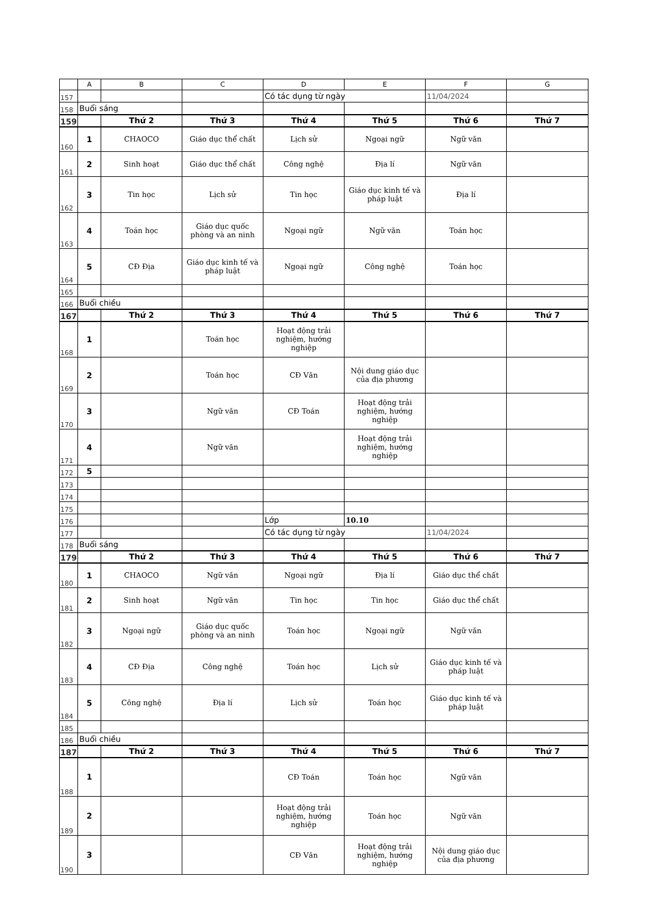| | A | B | C | D | E | F | G |
| --- | --- | --- | --- | --- | --- | --- | --- |
| 157 | | | | Có tác dụng từ ngày | | 11/04/2024 | |
| 158 | Buổi sáng | | | | | | |
| 159 | | Thứ 2 | Thứ 3 | Thứ 4 | Thứ 5 | Thứ 6 | Thứ 7 |
| 160 | 1 | CHAOCO | Giáo dục thể chất | Lịch sử | Ngoại ngữ | Ngữ văn | |
| 161 | 2 | Sinh hoạt | Giáo dục thể chất | Công nghệ | Địa lí | Ngữ văn | |
| 162 | 3 | Tin học | Lịch sử | Tin học | Giáo dục kinh tế và pháp luật | Địa lí | |
| 163 | 4 | Toán học | Giáo dục quốc phòng và an ninh | Ngoại ngữ | Ngữ văn | Toán học | |
| 164 | 5 | CĐ Địa | Giáo dục kinh tế và pháp luật | Ngoại ngữ | Công nghệ | Toán học | |
| 165 | | | | | | | |
| 166 | Buổi chiều | | | | | | |
| 167 | | Thứ 2 | Thứ 3 | Thứ 4 | Thứ 5 | Thứ 6 | Thứ 7 |
| 168 | 1 | | Toán học | Hoạt động trải nghiệm, hướng nghiệp | | | |
| 169 | 2 | | Toán học | CĐ Văn | Nội dung giáo dục của địa phương | | |
| 170 | 3 | | Ngữ văn | CĐ Toán | Hoạt động trải nghiệm, hướng nghiệp | | |
| 171 | 4 | | Ngữ văn | | Hoạt động trải nghiệm, hướng nghiệp | | |
| 172 | 5 | | | | | | |
| 173 | | | | | | | |
| 174 | | | | | | | |
| 175 | | | | | | | |
| 176 | | | | Lớp | 10.10 | | |
| 177 | | | | Có tác dụng từ ngày | | 11/04/2024 | |
| 178 | Buổi sáng | | | | | | |
| 179 | | Thứ 2 | Thứ 3 | Thứ 4 | Thứ 5 | Thứ 6 | Thứ 7 |
| 180 | 1 | CHAOCO | Ngữ văn | Ngoại ngữ | Địa lí | Giáo dục thể chất | |
| 181 | 2 | Sinh hoạt | Ngữ văn | Tin học | Tin học | Giáo dục thể chất | |
| 182 | 3 | Ngoại ngữ | Giáo dục quốc phòng và an ninh | Toán học | Ngoại ngữ | Ngữ văn | |
| 183 | 4 | CĐ Địa | Công nghệ | Toán học | Lịch sử | Giáo dục kinh tế và pháp luật | |
| 184 | 5 | Công nghệ | Địa lí | Lịch sử | Toán học | Giáo dục kinh tế và pháp luật | |
| 185 | | | | | | | |
| 186 | Buổi chiều | | | | | | |
| 187 | | Thứ 2 | Thứ 3 | Thứ 4 | Thứ 5 | Thứ 6 | Thứ 7 |
| 188 | 1 | | | CĐ Toán | Toán học | Ngữ văn | |
| 189 | 2 | | | Hoạt động trải nghiệm, hướng nghiệp | Toán học | Ngữ văn | |
| 190 | 3 | | | CĐ Văn | Hoạt động trải nghiệm, hướng nghiệp | Nội dung giáo dục của địa phương | |